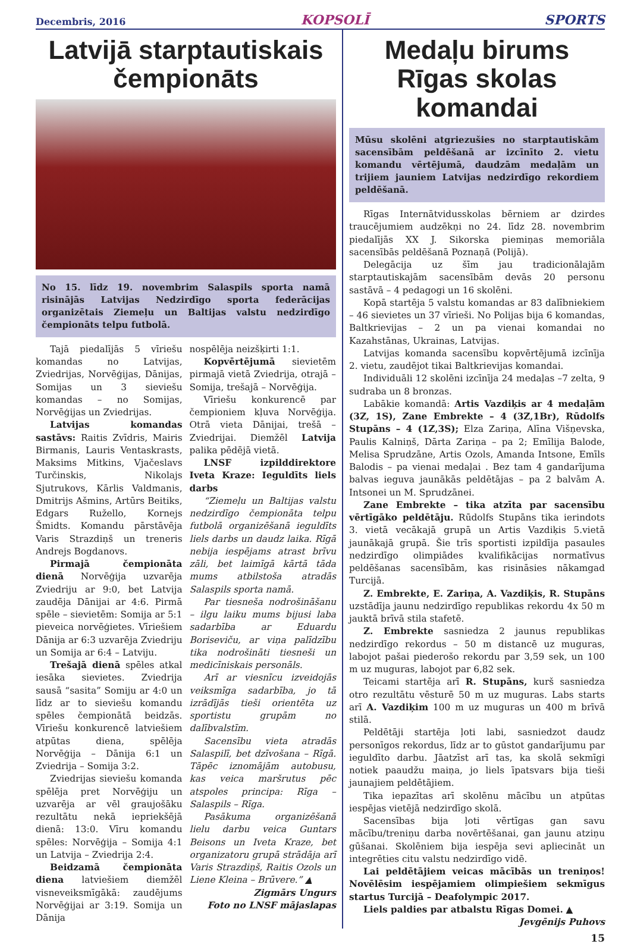Decembris, 2016 KOPSOLĪ SPORTS
Latvijā starptautiskais čempionāts
No 15. līdz 19. novembrim Salaspils sporta namā risinājās Latvijas Nedzirdīgo sporta federācijas organizētais Ziemeļu un Baltijas valstu nedzirdīgo čempionāts telpu futbolā.
Tajā piedalījās 5 vīriešu komandas no Latvijas, Zviedrijas, Norvēģijas, Dānijas, Somijas un 3 sieviešu komandas – no Somijas, Norvēģijas un Zviedrijas.
Latvijas komandas sastāvs: Raitis Zvīdris, Mairis Birmanis, Lauris Ventaskrasts, Maksims Mitkins, Vjačeslavs Turčinskis, Nikolajs Sjutrukovs, Kārlis Valdmanis, Dmitrijs Ašmins, Artūrs Beitiks, Edgars Ružello, Kornejs Šmidts. Komandu pārstāvēja Varis Strazdiņš un treneris Andrejs Bogdanovs.
Pirmajā čempionāta dienā Norvēģija uzvarēja Zviedriju ar 9:0, bet Latvija zaudēja Dānijai ar 4:6. Pirmā spēle – sievietēm: Somija ar 5:1 pieveica norvēģietes. Vīriešiem Dānija ar 6:3 uzvarēja Zviedriju un Somija ar 6:4 – Latviju.
Trešajā dienā spēles atkal iesāka sievietes. Zviedrija sausā “sasita” Somiju ar 4:0 un līdz ar to sieviešu komandu spēles čempionātā beidzās. Vīriešu konkurencē latviešiem atpūtas diena, spēlēja Norvēģija – Dānija 6:1 un Zviedrija – Somija 3:2.
Zviedrijas sieviešu komanda spēlēja pret Norvēģiju un uzvarēja ar vēl graujošāku rezultātu nekā iepriekšējā dienā: 13:0. Vīru komandu spēles: Norvēģija – Somija 4:1 un Latvija – Zviedrija 2:4.
Beidzamā čempionāta diena latviešiem diemžēl visneveiksmīgākā: zaudējums Norvēģijai ar 3:19. Somija un Dānija
nospēlēja neizšķirti 1:1.
Kopvērtējumā sievietēm pirmajā vietā Zviedrija, otrajā – Somija, trešajā – Norvēģija.
Vīriešu konkurencē par čempioniem kļuva Norvēģija. Otrā vieta Dānijai, trešā – Zviedrijai. Diemžēl Latvija palika pēdējā vietā.
LNSF izpilddirektore Iveta Kraze: Ieguldīts liels darbs
“Ziemeļu un Baltijas valstu nedzirdīgo čempionāta telpu futbolā organizēšanā ieguldīts liels darbs un daudz laika. Rīgā nebija iespējams atrast brīvu zāli, bet laimīgā kārtā tāda mums atbilstoša atradās Salaspils sporta namā.
Par tiesneša nodrošināšanu – ilgu laiku mums bijusi laba sadarbība ar Eduardu Borisevіču, ar viņa palīdzību tika nodrošināti tiesneši un medicīniskais personāls.
Arī ar viesnīcu izveidojās veiksmīga sadarbība, jo tā izrādījās tieši orientēta uz sportistu grupām no dalībvalstīm.
Sacensību vieta atradās Salaspilī, bet dzīvošana – Rīgā. Tāpēc iznomājām autobusu, kas veica maršrutus pēc atspoles principa: Rīga – Salaspils – Rīga.
Pasākuma organizēšanā lielu darbu veica Guntars Beisons un Iveta Kraze, bet organizatoru grupā strādāja arī Varis Strazdiņš, Raitis Ozols un Liene Kleina – Brūvere.” ▲
Zigmārs Ungurs
Foto no LNSF mājaslapas
Medaļu birums Rīgas skolas komandai
Mūsu skolēni atgriezušies no starptautiskām sacensībām peldēšanā ar izcīnīto 2. vietu komandu vērtējumā, daudzām medaļām un trijiem jauniem Latvijas nedzirdīgo rekordiem peldēšanā.
Rīgas Internātvidusskolas bērniem ar dzirdes traucējumiem audzēkņi no 24. līdz 28. novembrim piedalījās XX J. Sikorska piemiņas memoriāla sacensībās peldēšanā Poznaņā (Polijā).
Delegācija uz šīm jau tradicionālajām starptautiskajām sacensībām devās 20 personu sastāvā – 4 pedagogi un 16 skolēni.
Kopā startēja 5 valstu komandas ar 83 dalībniekiem – 46 sievietes un 37 vīrieši. No Polijas bija 6 komandas, Baltkrievijas – 2 un pa vienai komandai no Kazahstānas, Ukrainas, Latvijas.
Latvijas komanda sacensību kopvērtējumā izcīnīja 2. vietu, zaudējot tikai Baltkrievijas komandai.
Individuāli 12 skolēni izcīnīja 24 medaļas –7 zelta, 9 sudraba un 8 bronzas.
Labākie komandā: Artis Vazdiķis ar 4 medaļām (3Z, 1S), Zane Embrekte – 4 (3Z,1Br), Rūdolfs Stupāns – 4 (1Z,3S); Elza Zariņa, Alīna Višņevska, Paulis Kalniņš, Dārta Zariņa – pa 2; Emīlija Balode, Melisa Sprudzāne, Artis Ozols, Amanda Intsone, Emīls Balodis – pa vienai medaļai . Bez tam 4 gandarījuma balvas ieguva jaunākās peldētājas – pa 2 balvām A. Intsonei un M. Sprudzānei.
Zane Embrekte – tika atzīta par sacensību vērtīgāko peldētāju. Rūdolfs Stupāns tika ierindots 3. vietā vecākajā grupā un Artis Vazdiķis 5.vietā jaunākajā grupā. Šie trīs sportisti izpildīja pasaules nedzirdīgo olimpiādes kvalifikācijas normatīvus peldēšanas sacensībām, kas risināsies nākamgad Turcijā.
Z. Embrekte, E. Zariņa, A. Vazdiķis, R. Stupāns uzstādīja jaunu nedzirdīgo republikas rekordu 4x 50 m jauktā brīvā stila stafetē.
Z. Embrekte sasniedza 2 jaunus republikas nedzirdīgo rekordus – 50 m distancē uz muguras, labojot pašai piederošo rekordu par 3,59 sek, un 100 m uz muguras, labojot par 6,82 sek.
Teicami startēja arī R. Stupāns, kurš sasniedza otro rezultātu vēsturē 50 m uz muguras. Labs starts arī A. Vazdiķim 100 m uz muguras un 400 m brīvā stilā.
Peldētāji startēja ļoti labi, sasniedzot daudz personīgos rekordus, līdz ar to gūstot gandarījumu par ieguldīto darbu. Jāatzīst arī tas, ka skolā sekmīgi notiek paaudžu maiņa, jo liels īpatsvars bija tieši jaunajiem peldētājiem.
Tika iepazītas arī skolēnu mācību un atpūtas iespējas vietējā nedzirdīgo skolā.
Sacensības bija ļoti vērtīgas gan savu mācību/treniņu darba novērtēšanai, gan jaunu atziņu gūšanai. Skolēniem bija iespēja sevi apliecināt un integrēties citu valstu nedzirdīgo vidē.
Lai peldētājiem veicas mācībās un treniņos! Novēlēsim iespējamiem olimpiešiem sekmīgus startus Turcijā – Deafolympic 2017.
Liels paldies par atbalstu Rīgas Domei. ▲
Jevgēnijs Puhovs
15